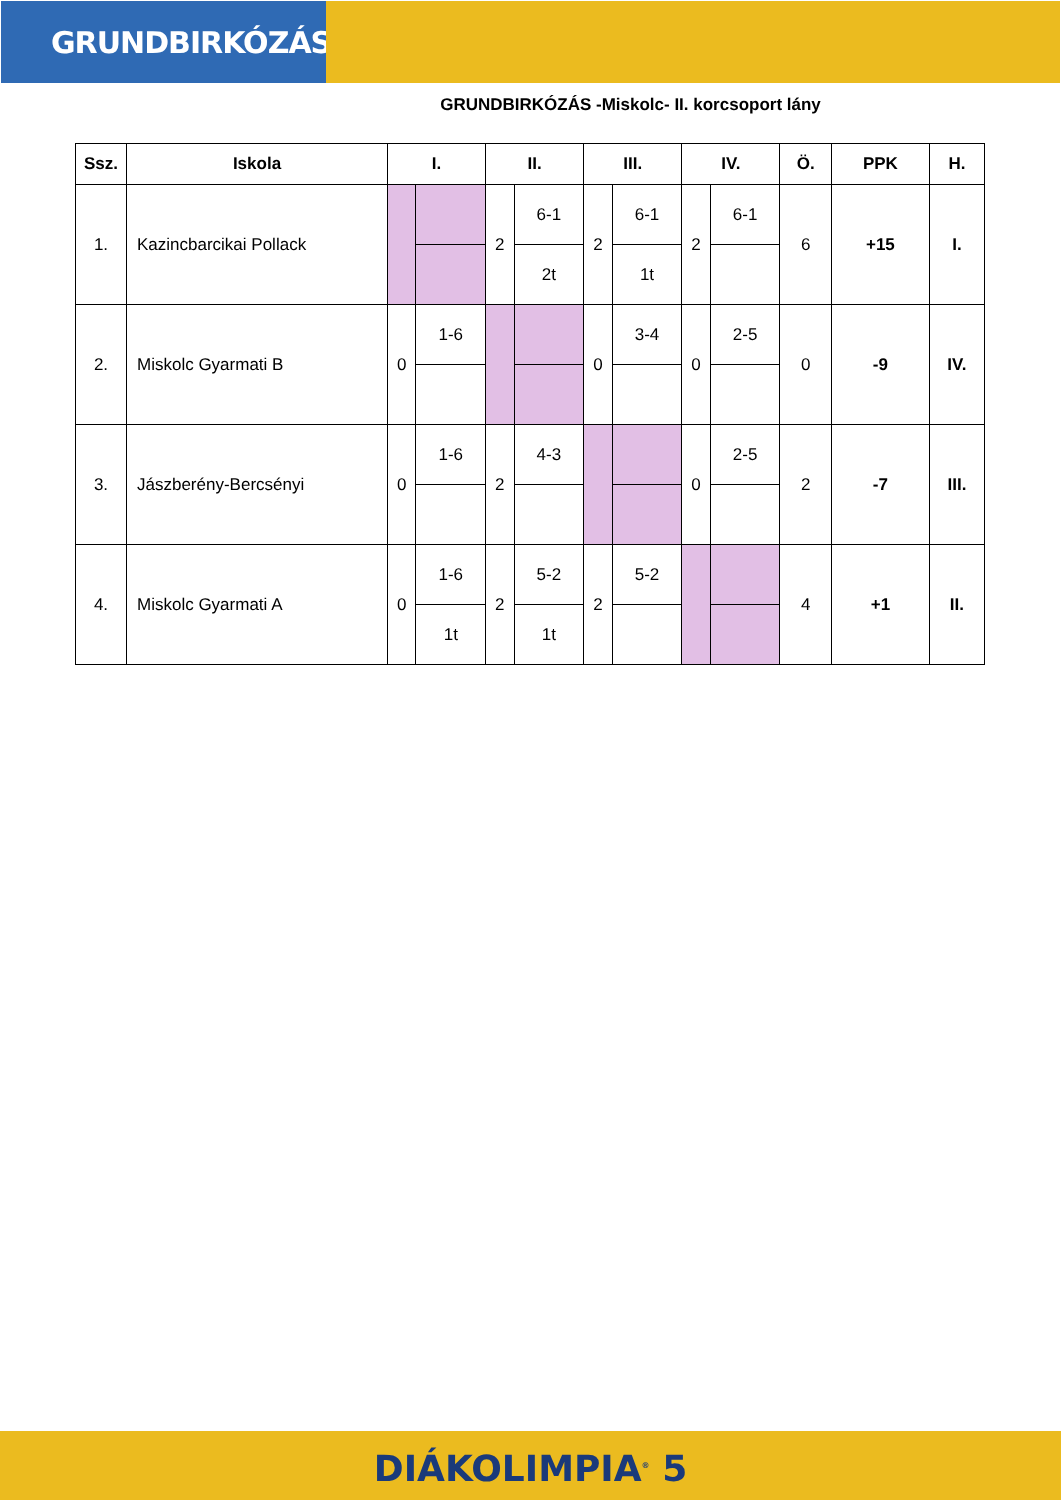GRUNDBIRKÓZÁS
GRUNDBIRKÓZÁS -Miskolc- II. korcsoport lány
| Ssz. | Iskola | I. | | II. | | III. | | IV. | | Ö. | PPK | H. |
| --- | --- | --- | --- | --- | --- | --- | --- | --- | --- | --- | --- | --- |
| 1. | Kazincbarcikai Pollack | | | 2 | 6-1 | 2 | 6-1 | 2 | 6-1 | 6 | +15 | I. |
| | | | | | 2t | | 1t | | | | | |
| 2. | Miskolc Gyarmati B | 0 | 1-6 | | | 0 | 3-4 | 0 | 2-5 | 0 | -9 | IV. |
| 3. | Jászberény-Bercsényi | 0 | 1-6 | 2 | 4-3 | | | 0 | 2-5 | 2 | -7 | III. |
| 4. | Miskolc Gyarmati A | 0 | 1-6 | 2 | 5-2 | 2 | 5-2 | | | 4 | +1 | II. |
| | | | 1t | | 1t | | | | | | | |
DIÁKOLIMPIA<sup>®</sup> 5